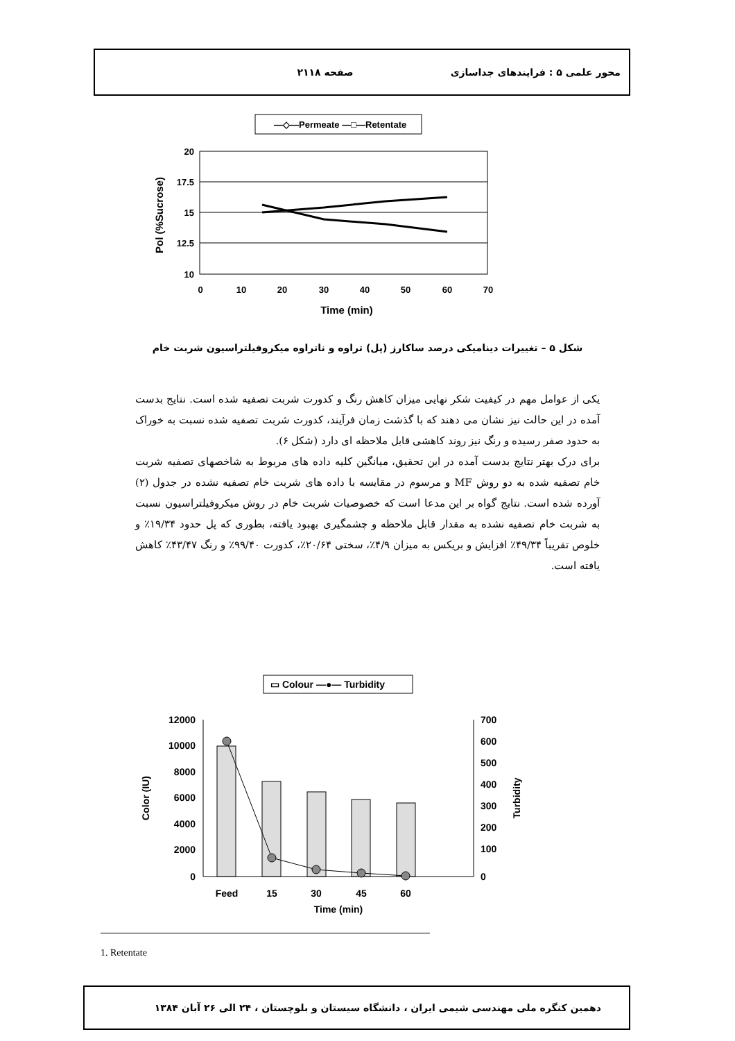محور علمی ۵ : فرایندهای جداسازی صفحه ۲۱۱۸
—◇—Permeate —□—Retentate
20
17.5
15
12.5
10
0
10
20
30
40
50
60
70
Time (min)
Pol (%Sucrose)
شکل ۵ – تغییرات دینامیکی درصد ساکارز (پل) تراوه و ناتراوه میکروفیلتراسیون شربت خام
یکی از عوامل مهم در کیفیت شکر نهایی میزان کاهش رنگ و کدورت شربت تصفیه شده است. نتایج بدست آمده در این حالت نیز نشان می دهند که با گذشت زمان فرآیند، کدورت شربت تصفیه شده نسبت به خوراک به حدود صفر رسیده و رنگ نیز روند کاهشی قابل ملاحظه ای دارد (شکل ۶).
برای درک بهتر نتایج بدست آمده در این تحقیق، میانگین کلیه داده های مربوط به شاخصهای تصفیه شربت خام تصفیه شده به دو روش MF و مرسوم در مقایسه با داده های شربت خام تصفیه نشده در جدول (۲) آورده شده است. نتایج گواه بر این مدعا است که خصوصیات شربت خام در روش میکروفیلتراسیون نسبت به شربت خام تصفیه نشده به مقدار قابل ملاحظه و چشمگیری بهبود یافته، بطوری که پل حدود ۱۹/۳۴٪ و خلوص تقریباً ۴۹/۳۴٪ افزایش و بریکس به میزان ۴/۹٪، سختی ۲۰/۶۴٪، کدورت ۹۹/۴۰٪ و رنگ ۴۳/۴۷٪ کاهش یافته است.
▭ Colour —●— Turbidity
12000
10000
8000
6000
4000
2000
0
700
600
500
400
300
200
100
0
Feed
15
30
45
60
Time (min)
Color (IU)
Turbidity
1. Retentate
دهمین کنگره ملی مهندسی شیمی ایران ، دانشگاه سیستان و بلوچستان ، ۲۴ الی ۲۶ آبان ۱۳۸۴